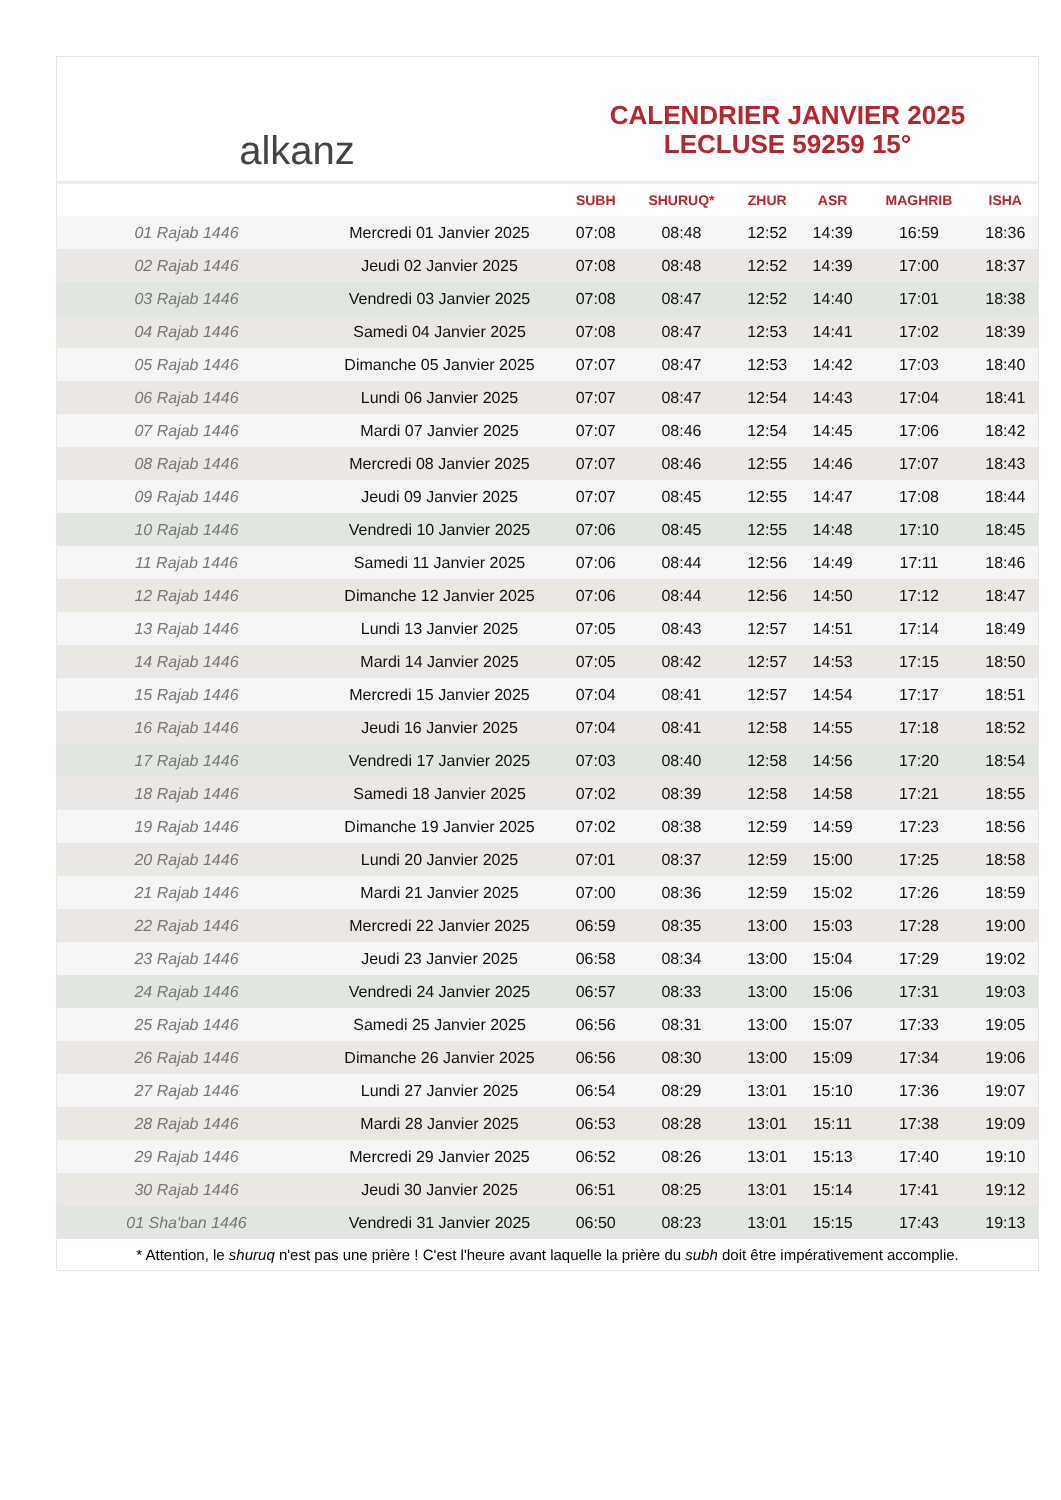alkanz
CALENDRIER JANVIER 2025
LECLUSE 59259 15°
| | | SUBH | SHURUQ* | ZHUR | ASR | MAGHRIB | ISHA |
| --- | --- | --- | --- | --- | --- | --- | --- |
| 01 Rajab 1446 | Mercredi 01 Janvier 2025 | 07:08 | 08:48 | 12:52 | 14:39 | 16:59 | 18:36 |
| 02 Rajab 1446 | Jeudi 02 Janvier 2025 | 07:08 | 08:48 | 12:52 | 14:39 | 17:00 | 18:37 |
| 03 Rajab 1446 | Vendredi 03 Janvier 2025 | 07:08 | 08:47 | 12:52 | 14:40 | 17:01 | 18:38 |
| 04 Rajab 1446 | Samedi 04 Janvier 2025 | 07:08 | 08:47 | 12:53 | 14:41 | 17:02 | 18:39 |
| 05 Rajab 1446 | Dimanche 05 Janvier 2025 | 07:07 | 08:47 | 12:53 | 14:42 | 17:03 | 18:40 |
| 06 Rajab 1446 | Lundi 06 Janvier 2025 | 07:07 | 08:47 | 12:54 | 14:43 | 17:04 | 18:41 |
| 07 Rajab 1446 | Mardi 07 Janvier 2025 | 07:07 | 08:46 | 12:54 | 14:45 | 17:06 | 18:42 |
| 08 Rajab 1446 | Mercredi 08 Janvier 2025 | 07:07 | 08:46 | 12:55 | 14:46 | 17:07 | 18:43 |
| 09 Rajab 1446 | Jeudi 09 Janvier 2025 | 07:07 | 08:45 | 12:55 | 14:47 | 17:08 | 18:44 |
| 10 Rajab 1446 | Vendredi 10 Janvier 2025 | 07:06 | 08:45 | 12:55 | 14:48 | 17:10 | 18:45 |
| 11 Rajab 1446 | Samedi 11 Janvier 2025 | 07:06 | 08:44 | 12:56 | 14:49 | 17:11 | 18:46 |
| 12 Rajab 1446 | Dimanche 12 Janvier 2025 | 07:06 | 08:44 | 12:56 | 14:50 | 17:12 | 18:47 |
| 13 Rajab 1446 | Lundi 13 Janvier 2025 | 07:05 | 08:43 | 12:57 | 14:51 | 17:14 | 18:49 |
| 14 Rajab 1446 | Mardi 14 Janvier 2025 | 07:05 | 08:42 | 12:57 | 14:53 | 17:15 | 18:50 |
| 15 Rajab 1446 | Mercredi 15 Janvier 2025 | 07:04 | 08:41 | 12:57 | 14:54 | 17:17 | 18:51 |
| 16 Rajab 1446 | Jeudi 16 Janvier 2025 | 07:04 | 08:41 | 12:58 | 14:55 | 17:18 | 18:52 |
| 17 Rajab 1446 | Vendredi 17 Janvier 2025 | 07:03 | 08:40 | 12:58 | 14:56 | 17:20 | 18:54 |
| 18 Rajab 1446 | Samedi 18 Janvier 2025 | 07:02 | 08:39 | 12:58 | 14:58 | 17:21 | 18:55 |
| 19 Rajab 1446 | Dimanche 19 Janvier 2025 | 07:02 | 08:38 | 12:59 | 14:59 | 17:23 | 18:56 |
| 20 Rajab 1446 | Lundi 20 Janvier 2025 | 07:01 | 08:37 | 12:59 | 15:00 | 17:25 | 18:58 |
| 21 Rajab 1446 | Mardi 21 Janvier 2025 | 07:00 | 08:36 | 12:59 | 15:02 | 17:26 | 18:59 |
| 22 Rajab 1446 | Mercredi 22 Janvier 2025 | 06:59 | 08:35 | 13:00 | 15:03 | 17:28 | 19:00 |
| 23 Rajab 1446 | Jeudi 23 Janvier 2025 | 06:58 | 08:34 | 13:00 | 15:04 | 17:29 | 19:02 |
| 24 Rajab 1446 | Vendredi 24 Janvier 2025 | 06:57 | 08:33 | 13:00 | 15:06 | 17:31 | 19:03 |
| 25 Rajab 1446 | Samedi 25 Janvier 2025 | 06:56 | 08:31 | 13:00 | 15:07 | 17:33 | 19:05 |
| 26 Rajab 1446 | Dimanche 26 Janvier 2025 | 06:56 | 08:30 | 13:00 | 15:09 | 17:34 | 19:06 |
| 27 Rajab 1446 | Lundi 27 Janvier 2025 | 06:54 | 08:29 | 13:01 | 15:10 | 17:36 | 19:07 |
| 28 Rajab 1446 | Mardi 28 Janvier 2025 | 06:53 | 08:28 | 13:01 | 15:11 | 17:38 | 19:09 |
| 29 Rajab 1446 | Mercredi 29 Janvier 2025 | 06:52 | 08:26 | 13:01 | 15:13 | 17:40 | 19:10 |
| 30 Rajab 1446 | Jeudi 30 Janvier 2025 | 06:51 | 08:25 | 13:01 | 15:14 | 17:41 | 19:12 |
| 01 Sha'ban 1446 | Vendredi 31 Janvier 2025 | 06:50 | 08:23 | 13:01 | 15:15 | 17:43 | 19:13 |
* Attention, le shuruq n'est pas une prière ! C'est l'heure avant laquelle la prière du subh doit être impérativement accomplie.